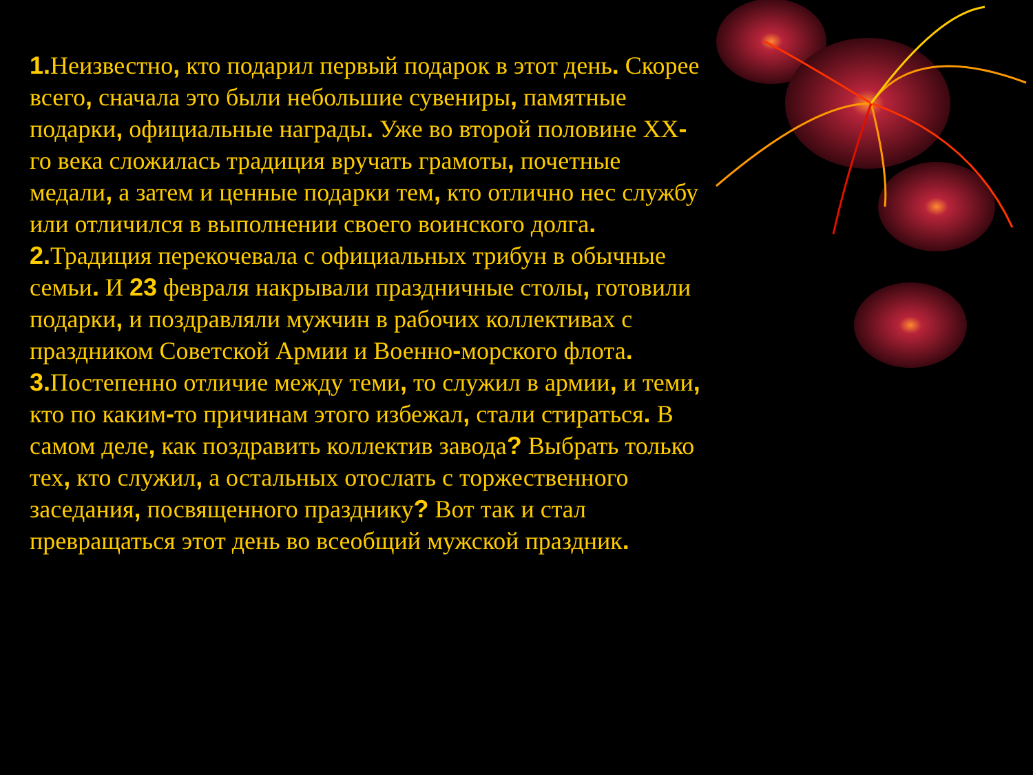1. Неизвестно, кто подарил первый подарок в этот день. Скорее всего, сначала это были небольшие сувениры, памятные подарки, официальные награды. Уже во второй половине XX-го века сложилась традиция вручать грамоты, почетные медали, а затем и ценные подарки тем, кто отлично нес службу или отличился в выполнении своего воинского долга.
2. Традиция перекочевала с официальных трибун в обычные семьи. И 23 февраля накрывали праздничные столы, готовили подарки, и поздравляли мужчин в рабочих коллективах с праздником Советской Армии и Военно-морского флота.
3. Постепенно отличие между теми, то служил в армии, и теми, кто по каким-то причинам этого избежал, стали стираться. В самом деле, как поздравить коллектив завода? Выбрать только тех, кто служил, а остальных отослать с торжественного заседания, посвященного празднику? Вот так и стал превращаться этот день во всеобщий мужской праздник.